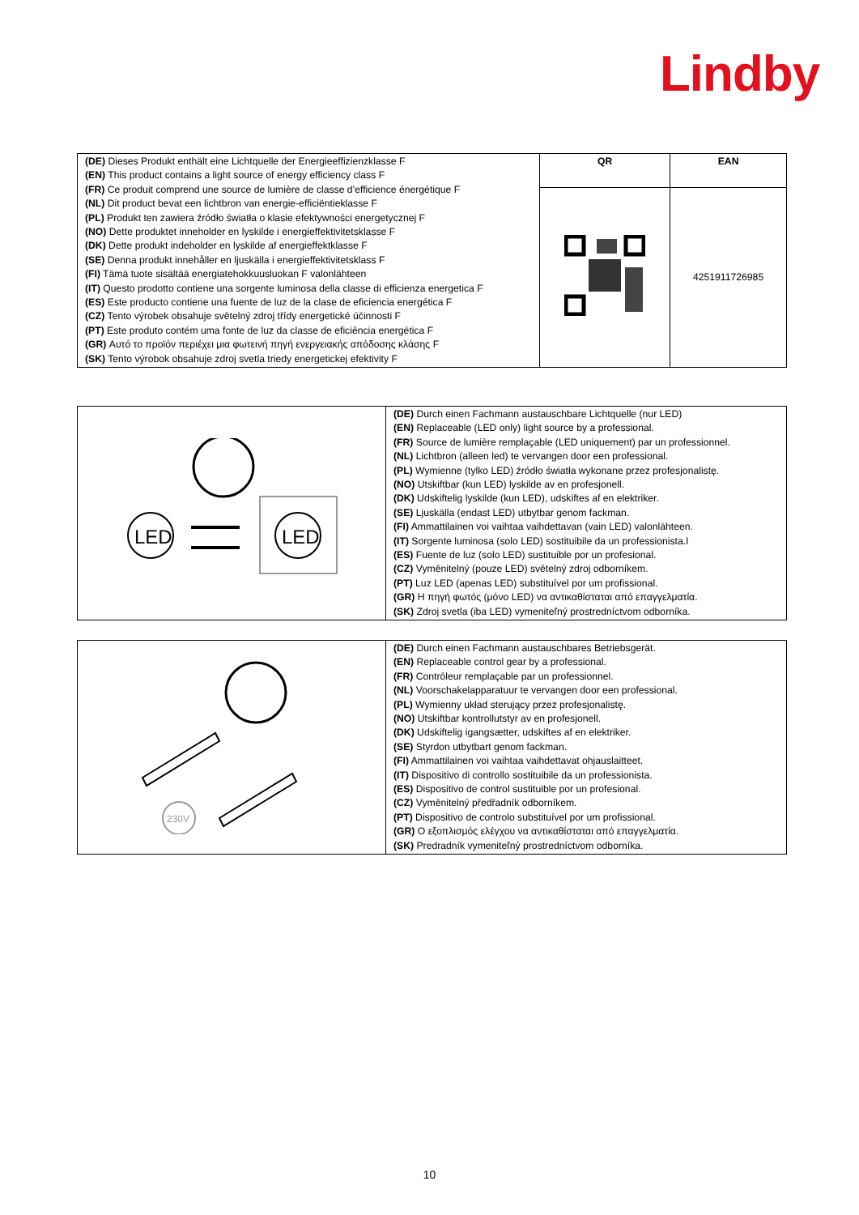Lindby
| (DE) Dieses Produkt enthält eine Lichtquelle der Energieeffizienzklasse F (EN) This product contains a light source of energy efficiency class F (FR) Ce produit comprend une source de lumière de classe d’efficience énergétique F (NL) Dit product bevat een lichtbron van energie-efficiëntieklasse F (PL) Produkt ten zawiera źródło światła o klasie efektywności energetycznej F (NO) Dette produktet inneholder en lyskilde i energieffektivitetsklasse F (DK) Dette produkt indeholder en lyskilde af energieffektklasse F (SE) Denna produkt innehåller en ljuskälla i energieffektivitetsklass F (FI) Tämä tuote sisältää energiatehokkuusluokan F valonlähteen (IT) Questo prodotto contiene una sorgente luminosa della classe di efficienza energetica F (ES) Este producto contiene una fuente de luz de la clase de eficiencia energética F (CZ) Tento výrobek obsahuje světelný zdroj třídy energetické účinnosti F (PT) Este produto contém uma fonte de luz da classe de eficiência energética F (GR) Αυτό το προϊόν περιέχει μια φωτεινή πηγή ενεργειακής απόδοσης κλάσης F (SK) Tento výrobok obsahuje zdroj svetla triedy energetickej efektivity F | QR | EAN |
| | | 4251911726985 |
| LED LED | (DE) Durch einen Fachmann austauschbare Lichtquelle (nur LED) (EN) Replaceable (LED only) light source by a professional. (FR) Source de lumière remplaçable (LED uniquement) par un professionnel. (NL) Lichtbron (alleen led) te vervangen door een professional. (PL) Wymienne (tylko LED) źródło światła wykonane przez profesjonalistę. (NO) Utskiftbar (kun LED) lyskilde av en profesjonell. (DK) Udskiftelig lyskilde (kun LED), udskiftes af en elektriker. (SE) Ljuskälla (endast LED) utbytbar genom fackman. (FI) Ammattilainen voi vaihtaa vaihdettavan (vain LED) valonlähteen. (IT) Sorgente luminosa (solo LED) sostituibile da un professionista.I (ES) Fuente de luz (solo LED) sustituible por un profesional. (CZ) Vyměnitelný (pouze LED) světelný zdroj odborníkem. (PT) Luz LED (apenas LED) substituível por um profissional. (GR) Η πηγή φωτός (μόνο LED) να αντικαθίσταται από επαγγελματία. (SK) Zdroj svetla (iba LED) vymeniteľný prostredníctvom odborníka. |
| 230V | (DE) Durch einen Fachmann austauschbares Betriebsgerät. (EN) Replaceable control gear by a professional. (FR) Contrôleur remplaçable par un professionnel. (NL) Voorschakelapparatuur te vervangen door een professional. (PL) Wymienny układ sterujący przez profesjonalistę. (NO) Utskiftbar kontrollutstyr av en profesjonell. (DK) Udskiftelig igangsætter, udskiftes af en elektriker. (SE) Styrdon utbytbart genom fackman. (FI) Ammattilainen voi vaihtaa vaihdettavat ohjauslaitteet. (IT) Dispositivo di controllo sostituibile da un professionista. (ES) Dispositivo de control sustituible por un profesional. (CZ) Vyměnitelný předřadník odborníkem. (PT) Dispositivo de controlo substituível por um profissional. (GR) Ο εξοπλισμός ελέγχου να αντικαθίσταται από επαγγελματία. (SK) Predradník vymeniteľný prostredníctvom odborníka. |
10